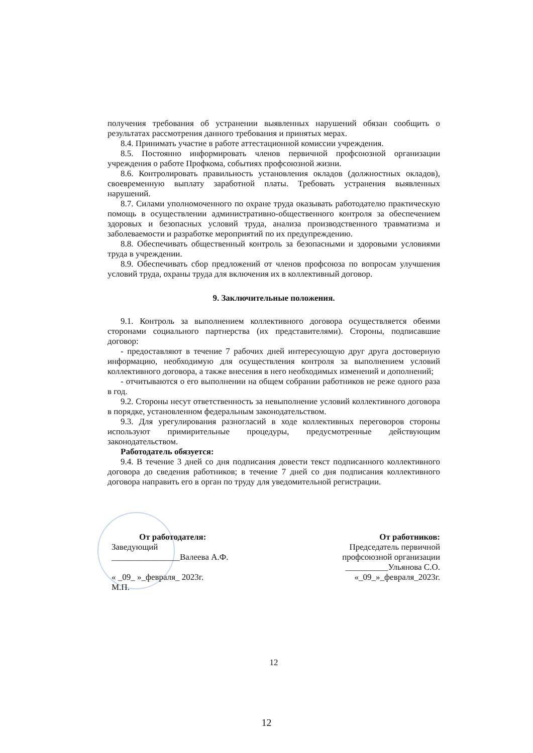получения требования об устранении выявленных нарушений обязан сообщить о результатах рассмотрения данного требования и принятых мерах.
8.4. Принимать участие в работе аттестационной комиссии учреждения.
8.5. Постоянно информировать членов первичной профсоюзной организации учреждения о работе Профкома, событиях профсоюзной жизни.
8.6. Контролировать правильность установления окладов (должностных окладов), своевременную выплату заработной платы. Требовать устранения выявленных нарушений.
8.7. Силами уполномоченного по охране труда оказывать работодателю практическую помощь в осуществлении административно-общественного контроля за обеспечением здоровых и безопасных условий труда, анализа производственного травматизма и заболеваемости и разработке мероприятий по их предупреждению.
8.8. Обеспечивать общественный контроль за безопасными и здоровыми условиями труда в учреждении.
8.9. Обеспечивать сбор предложений от членов профсоюза по вопросам улучшения условий труда, охраны труда для включения их в коллективный договор.
9. Заключительные положения.
9.1. Контроль за выполнением коллективного договора осуществляется обеими сторонами социального партнерства (их представителями). Стороны, подписавшие договор:
- предоставляют в течение 7 рабочих дней интересующую друг друга достоверную информацию, необходимую для осуществления контроля за выполнением условий коллективного договора, а также внесения в него необходимых изменений и дополнений;
- отчитываются о его выполнении на общем собрании работников не реже одного раза в год.
9.2. Стороны несут ответственность за невыполнение условий коллективного договора в порядке, установленном федеральным законодательством.
9.3. Для урегулирования разногласий в ходе коллективных переговоров стороны используют примирительные процедуры, предусмотренные действующим законодательством.
Работодатель обязуется:
9.4. В течение 3 дней со дня подписания довести текст подписанного коллективного договора до сведения работников; в течение 7 дней со дня подписания коллективного договора направить его в орган по труду для уведомительной регистрации.
От работодателя:
Заведующий
________________Валеева А.Ф.
« _09_ »_февраля_ 2023г.
М.П.
От работников:
Председатель первичной профсоюзной организации
__________Ульянова С.О.
«_09_»_февраля_2023г.
12
12